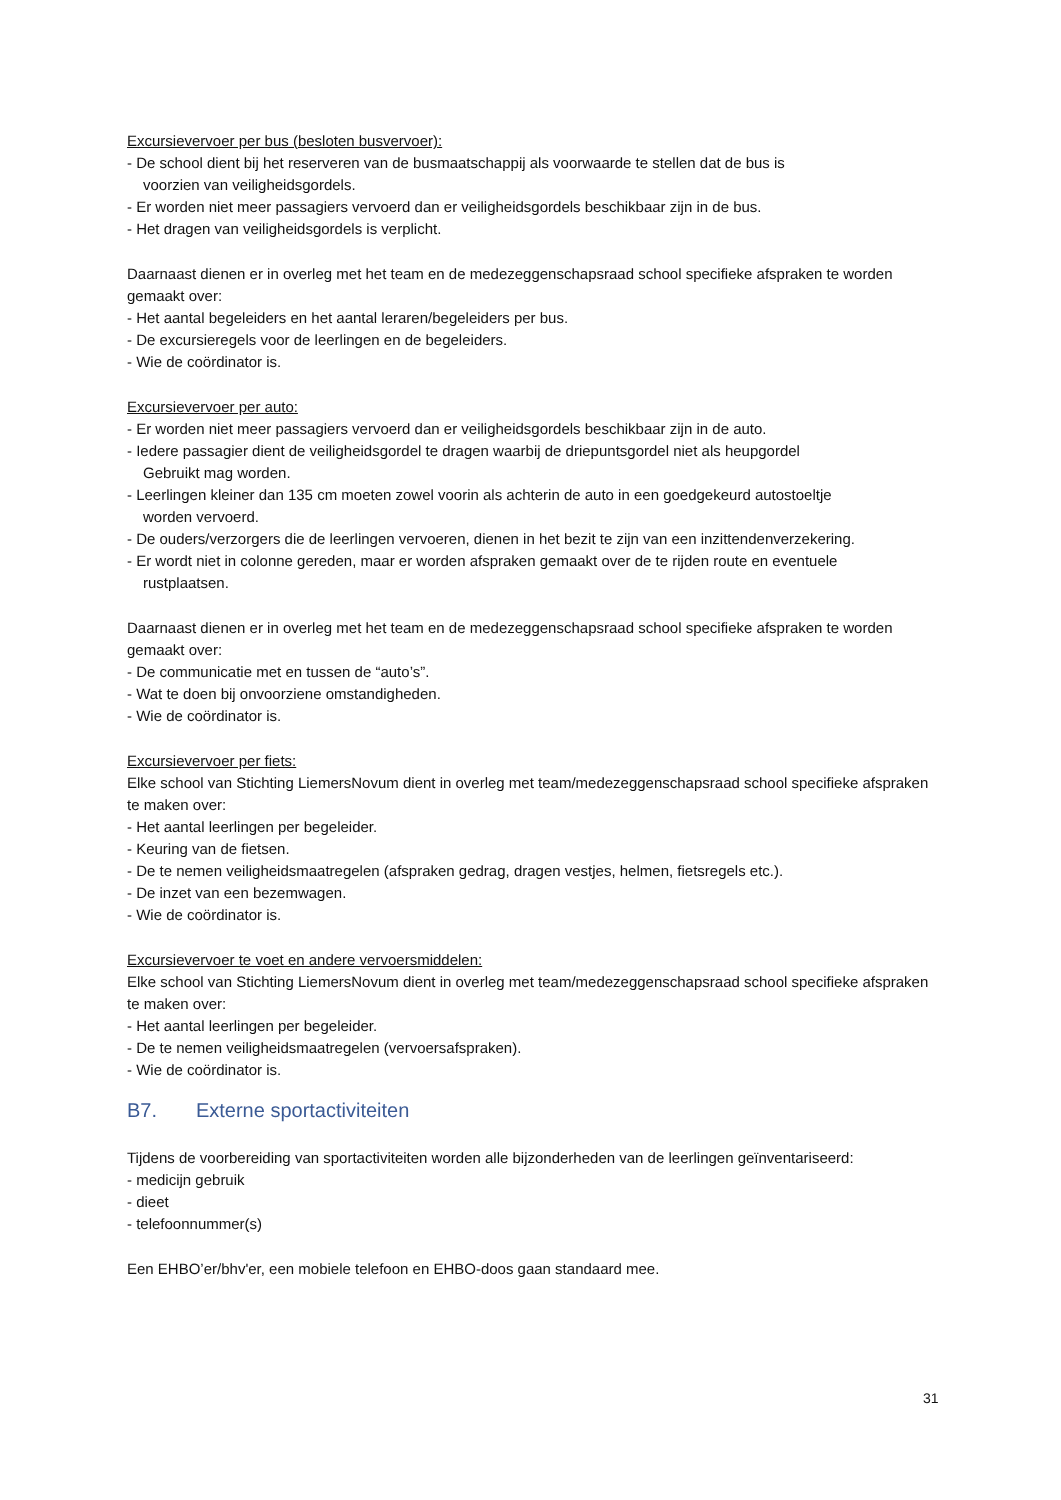Excursievervoer per bus (besloten busvervoer):
- De school dient bij het reserveren van de busmaatschappij als voorwaarde te stellen dat de bus is
voorzien van veiligheidsgordels.
- Er worden niet meer passagiers vervoerd dan er veiligheidsgordels beschikbaar zijn in de bus.
- Het dragen van veiligheidsgordels is verplicht.
Daarnaast dienen er in overleg met het team en de medezeggenschapsraad school specifieke afspraken te worden gemaakt over:
- Het aantal begeleiders en het aantal leraren/begeleiders per bus.
- De excursieregels voor de leerlingen en de begeleiders.
- Wie de coördinator is.
Excursievervoer per auto:
- Er worden niet meer passagiers vervoerd dan er veiligheidsgordels beschikbaar zijn in de auto.
- Iedere passagier dient de veiligheidsgordel te dragen waarbij de driepuntsgordel niet als heupgordel
Gebruikt mag worden.
- Leerlingen kleiner dan 135 cm moeten zowel voorin als achterin de auto in een goedgekeurd autostoeltje
worden vervoerd.
- De ouders/verzorgers die de leerlingen vervoeren, dienen in het bezit te zijn van een inzittendenverzekering.
- Er wordt niet in colonne gereden, maar er worden afspraken gemaakt over de te rijden route en eventuele
rustplaatsen.
Daarnaast dienen er in overleg met het team en de medezeggenschapsraad school specifieke afspraken te worden gemaakt over:
- De communicatie met en tussen de “auto’s”.
- Wat te doen bij onvoorziene omstandigheden.
- Wie de coördinator is.
Excursievervoer per fiets:
Elke school van Stichting LiemersNovum dient in overleg met team/medezeggenschapsraad school specifieke afspraken te maken over:
- Het aantal leerlingen per begeleider.
- Keuring van de fietsen.
- De te nemen veiligheidsmaatregelen (afspraken gedrag, dragen vestjes, helmen, fietsregels etc.).
- De inzet van een bezemwagen.
- Wie de coördinator is.
Excursievervoer te voet en andere vervoersmiddelen:
Elke school van Stichting LiemersNovum dient in overleg met team/medezeggenschapsraad school specifieke afspraken te maken over:
- Het aantal leerlingen per begeleider.
- De te nemen veiligheidsmaatregelen (vervoersafspraken).
- Wie de coördinator is.
B7. Externe sportactiviteiten
Tijdens de voorbereiding van sportactiviteiten worden alle bijzonderheden van de leerlingen geïnventariseerd:
- medicijn gebruik
- dieet
- telefoonnummer(s)
Een EHBO’er/bhv'er, een mobiele telefoon en EHBO-doos gaan standaard mee.
31